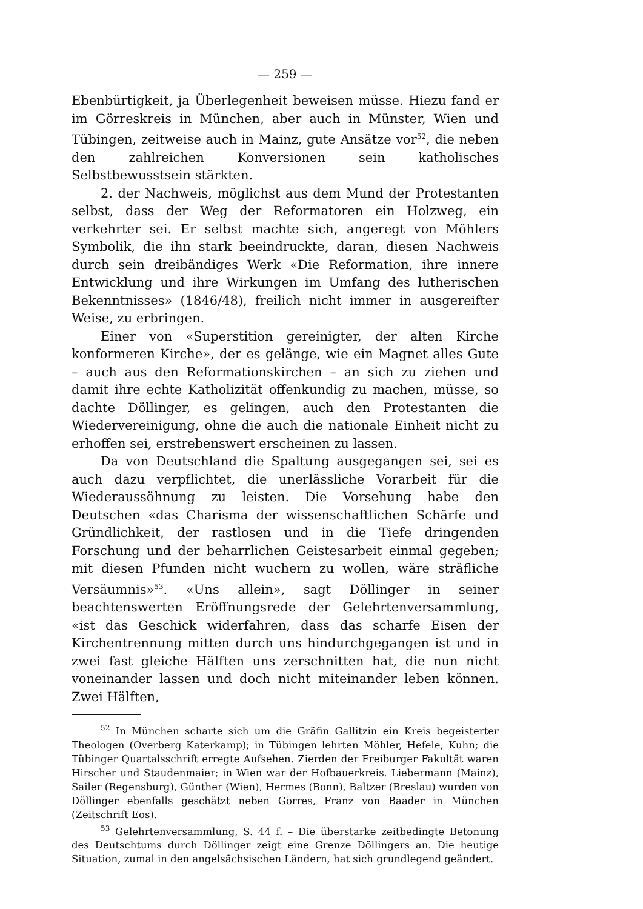— 259 —
Ebenbürtigkeit, ja Überlegenheit beweisen müsse. Hiezu fand er im Görreskreis in München, aber auch in Münster, Wien und Tübingen, zeitweise auch in Mainz, gute Ansätze vor<sup>52</sup>, die neben den zahlreichen Konversionen sein katholisches Selbstbewusstsein stärkten.
2. der Nachweis, möglichst aus dem Mund der Protestanten selbst, dass der Weg der Reformatoren ein Holzweg, ein verkehrter sei. Er selbst machte sich, angeregt von Möhlers Symbolik, die ihn stark beeindruckte, daran, diesen Nachweis durch sein dreibändiges Werk «Die Reformation, ihre innere Entwicklung und ihre Wirkungen im Umfang des lutherischen Bekenntnisses» (1846/48), freilich nicht immer in ausgereifter Weise, zu erbringen.
Einer von «Superstition gereinigter, der alten Kirche konformeren Kirche», der es gelänge, wie ein Magnet alles Gute – auch aus den Reformationskirchen – an sich zu ziehen und damit ihre echte Katholizität offenkundig zu machen, müsse, so dachte Döllinger, es gelingen, auch den Protestanten die Wiedervereinigung, ohne die auch die nationale Einheit nicht zu erhoffen sei, erstrebenswert erscheinen zu lassen.
Da von Deutschland die Spaltung ausgegangen sei, sei es auch dazu verpflichtet, die unerlässliche Vorarbeit für die Wiederaussöhnung zu leisten. Die Vorsehung habe den Deutschen «das Charisma der wissenschaftlichen Schärfe und Gründlichkeit, der rastlosen und in die Tiefe dringenden Forschung und der beharrlichen Geistesarbeit einmal gegeben; mit diesen Pfunden nicht wuchern zu wollen, wäre sträfliche Versäumnis»<sup>53</sup>. «Uns allein», sagt Döllinger in seiner beachtenswerten Eröffnungsrede der Gelehrtenversammlung, «ist das Geschick widerfahren, dass das scharfe Eisen der Kirchentrennung mitten durch uns hindurchgegangen ist und in zwei fast gleiche Hälften uns zerschnitten hat, die nun nicht voneinander lassen und doch nicht miteinander leben können. Zwei Hälften,
<sup>52</sup> In München scharte sich um die Gräfin Gallitzin ein Kreis begeisterter Theologen (Overberg Katerkamp); in Tübingen lehrten Möhler, Hefele, Kuhn; die Tübinger Quartalsschrift erregte Aufsehen. Zierden der Freiburger Fakultät waren Hirscher und Staudenmaier; in Wien war der Hofbauerkreis. Liebermann (Mainz), Sailer (Regensburg), Günther (Wien), Hermes (Bonn), Baltzer (Breslau) wurden von Döllinger ebenfalls geschätzt neben Görres, Franz von Baader in München (Zeitschrift Eos).
<sup>53</sup> Gelehrtenversammlung, S. 44 f. – Die überstarke zeitbedingte Betonung des Deutschtums durch Döllinger zeigt eine Grenze Döllingers an. Die heutige Situation, zumal in den angelsächsischen Ländern, hat sich grundlegend geändert.